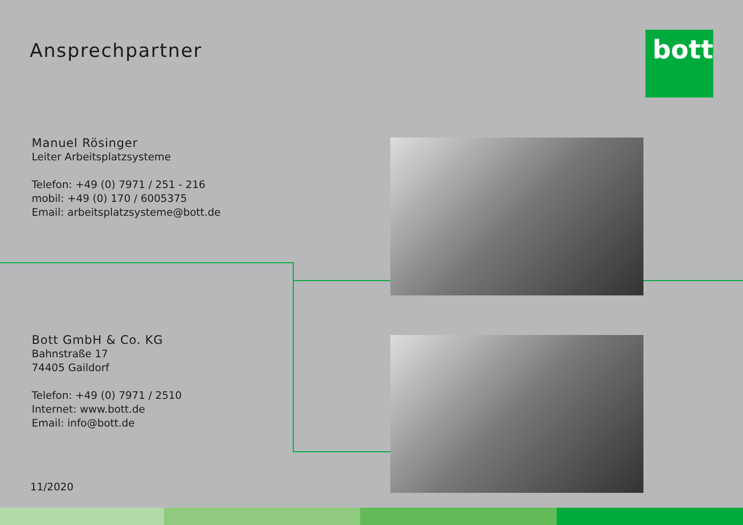Ansprechpartner bott
Manuel Rösinger
Leiter Arbeitsplatzsysteme
Telefon: +49 (0) 7971 / 251 - 216
mobil: +49 (0) 170 / 6005375
Email: arbeitsplatzsysteme@bott.de
Bott GmbH & Co. KG
Bahnstraße 17
74405 Gaildorf
Telefon: +49 (0) 7971 / 2510
Internet: www.bott.de
Email: info@bott.de
11/2020